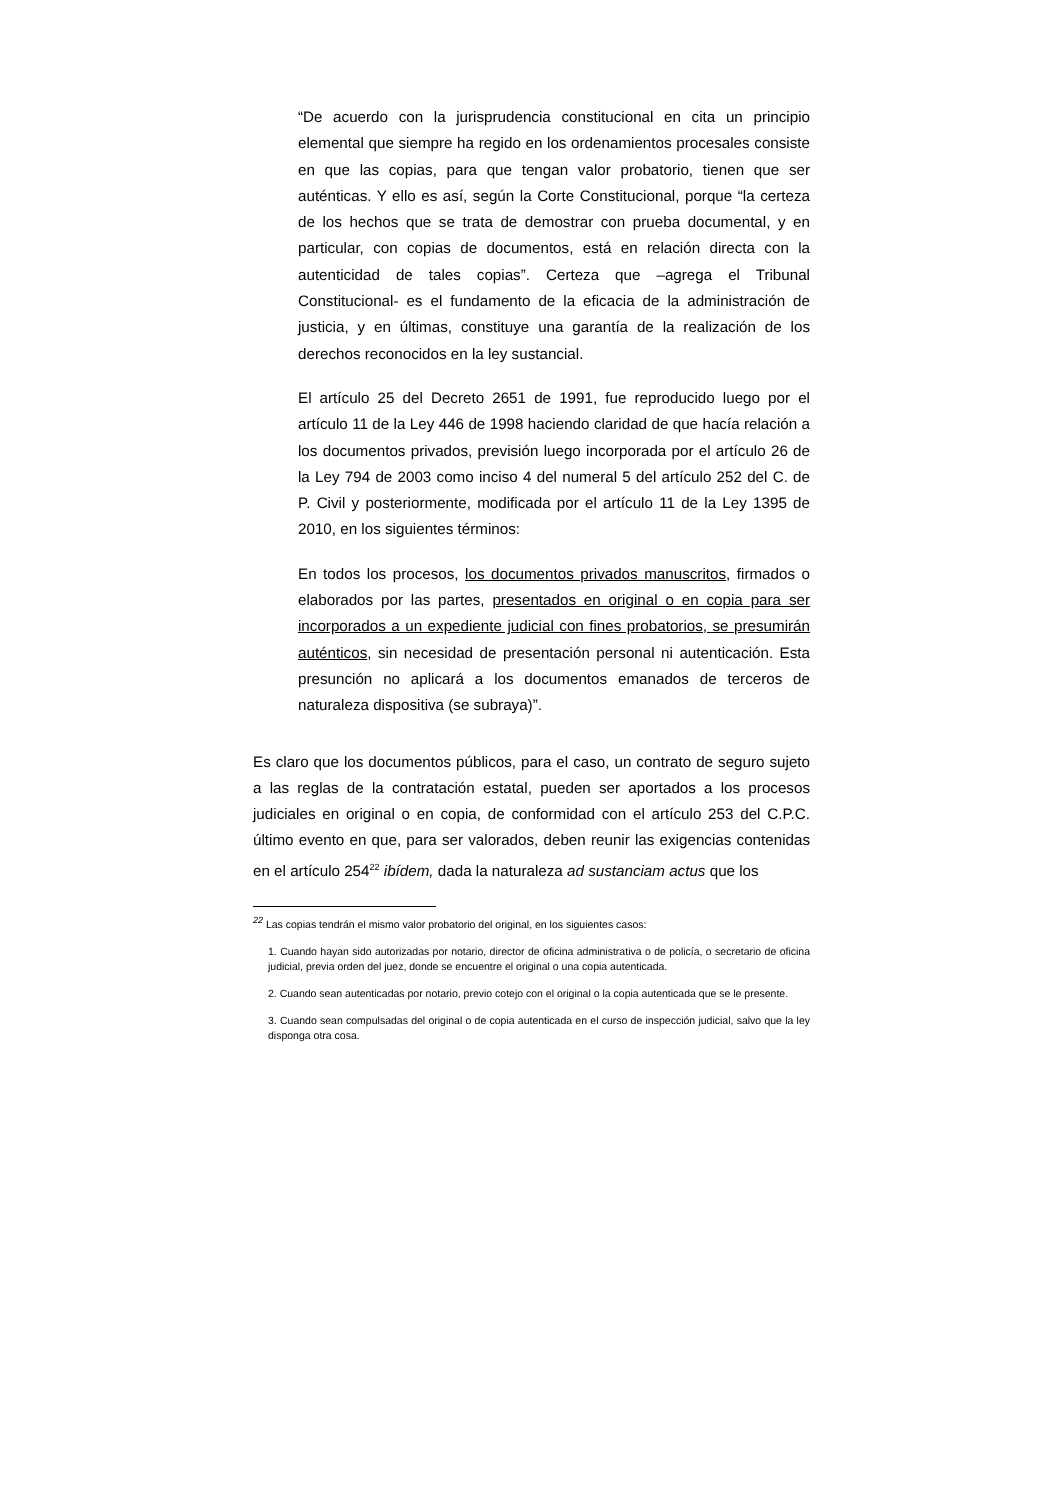“De acuerdo con la jurisprudencia constitucional en cita un principio elemental que siempre ha regido en los ordenamientos procesales consiste en que las copias, para que tengan valor probatorio, tienen que ser auténticas. Y ello es así, según la Corte Constitucional, porque “la certeza de los hechos que se trata de demostrar con prueba documental, y en particular, con copias de documentos, está en relación directa con la autenticidad de tales copias”. Certeza que –agrega el Tribunal Constitucional- es el fundamento de la eficacia de la administración de justicia, y en últimas, constituye una garantía de la realización de los derechos reconocidos en la ley sustancial.
El artículo 25 del Decreto 2651 de 1991, fue reproducido luego por el artículo 11 de la Ley 446 de 1998 haciendo claridad de que hacía relación a los documentos privados, previsión luego incorporada por el artículo 26 de la Ley 794 de 2003 como inciso 4 del numeral 5 del artículo 252 del C. de P. Civil y posteriormente, modificada por el artículo 11 de la Ley 1395 de 2010, en los siguientes términos:
En todos los procesos, los documentos privados manuscritos, firmados o elaborados por las partes, presentados en original o en copia para ser incorporados a un expediente judicial con fines probatorios, se presumirán auténticos, sin necesidad de presentación personal ni autenticación. Esta presunción no aplicará a los documentos emanados de terceros de naturaleza dispositiva (se subraya)”.
Es claro que los documentos públicos, para el caso, un contrato de seguro sujeto a las reglas de la contratación estatal, pueden ser aportados a los procesos judiciales en original o en copia, de conformidad con el artículo 253 del C.P.C. último evento en que, para ser valorados, deben reunir las exigencias contenidas en el artículo 254<sup>22</sup> ibídem, dada la naturaleza ad sustanciam actus que los
<sup>22</sup> Las copias tendrán el mismo valor probatorio del original, en los siguientes casos:
1. Cuando hayan sido autorizadas por notario, director de oficina administrativa o de policía, o secretario de oficina judicial, previa orden del juez, donde se encuentre el original o una copia autenticada.
2. Cuando sean autenticadas por notario, previo cotejo con el original o la copia autenticada que se le presente.
3. Cuando sean compulsadas del original o de copia autenticada en el curso de inspección judicial, salvo que la ley disponga otra cosa.